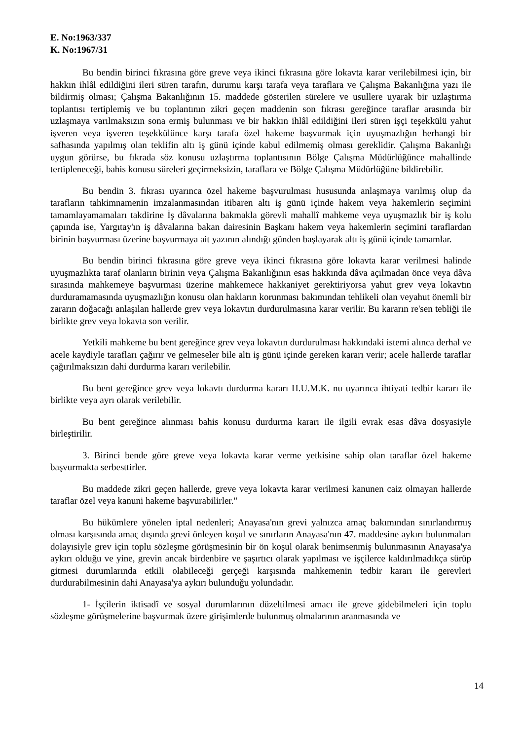E. No:1963/337
K. No:1967/31
Bu bendin birinci fıkrasına göre greve veya ikinci fıkrasına göre lokavta karar verilebilmesi için, bir hakkın ihlâl edildiğini ileri süren tarafın, durumu karşı tarafa veya taraflara ve Çalışma Bakanlığına yazı ile bildirmiş olması; Çalışma Bakanlığının 15. maddede gösterilen sürelere ve usullere uyarak bir uzlaştırma toplantısı tertiplemiş ve bu toplantının zikri geçen maddenin son fıkrası gereğince taraflar arasında bir uzlaşmaya varılmaksızın sona ermiş bulunması ve bir hakkın ihlâl edildiğini ileri süren işçi teşekkülü yahut işveren veya işveren teşekkülünce karşı tarafa özel hakeme başvurmak için uyuşmazlığın herhangi bir safhasında yapılmış olan teklifin altı iş günü içinde kabul edilmemiş olması gereklidir. Çalışma Bakanlığı uygun görürse, bu fıkrada söz konusu uzlaştırma toplantısının Bölge Çalışma Müdürlüğünce mahallinde tertipleneceği, bahis konusu süreleri geçirmeksizin, taraflara ve Bölge Çalışma Müdürlüğüne bildirebilir.
Bu bendin 3. fıkrası uyarınca özel hakeme başvurulması hususunda anlaşmaya varılmış olup da tarafların tahkimnamenin imzalanmasından itibaren altı iş günü içinde hakem veya hakemlerin seçimini tamamlayamamaları takdirine İş dâvalarına bakmakla görevli mahallî mahkeme veya uyuşmazlık bir iş kolu çapında ise, Yargıtay'ın iş dâvalarına bakan dairesinin Başkanı hakem veya hakemlerin seçimini taraflardan birinin başvurması üzerine başvurmaya ait yazının alındığı günden başlayarak altı iş günü içinde tamamlar.
Bu bendin birinci fıkrasına göre greve veya ikinci fıkrasına göre lokavta karar verilmesi halinde uyuşmazlıkta taraf olanların birinin veya Çalışma Bakanlığının esas hakkında dâva açılmadan önce veya dâva sırasında mahkemeye başvurması üzerine mahkemece hakkaniyet gerektiriyorsa yahut grev veya lokavtın durduramamasında uyuşmazlığın konusu olan hakların korunması bakımından tehlikeli olan veyahut önemli bir zararın doğacağı anlaşılan hallerde grev veya lokavtın durdurulmasına karar verilir. Bu kararın re'sen tebliği ile birlikte grev veya lokavta son verilir.
Yetkili mahkeme bu bent gereğince grev veya lokavtın durdurulması hakkındaki istemi alınca derhal ve acele kaydiyle tarafları çağırır ve gelmeseler bile altı iş günü içinde gereken kararı verir; acele hallerde taraflar çağırılmaksızın dahi durdurma kararı verilebilir.
Bu bent gereğince grev veya lokavtı durdurma kararı H.U.M.K. nu uyarınca ihtiyati tedbir kararı ile birlikte veya ayrı olarak verilebilir.
Bu bent gereğince alınması bahis konusu durdurma kararı ile ilgili evrak esas dâva dosyasiyle birleştirilir.
3. Birinci bende göre greve veya lokavta karar verme yetkisine sahip olan taraflar özel hakeme başvurmakta serbesttirler.
Bu maddede zikri geçen hallerde, greve veya lokavta karar verilmesi kanunen caiz olmayan hallerde taraflar özel veya kanuni hakeme başvurabilirler."
Bu hükümlere yönelen iptal nedenleri; Anayasa'nın grevi yalnızca amaç bakımından sınırlandırmış olması karşısında amaç dışında grevi önleyen koşul ve sınırların Anayasa'nın 47. maddesine aykırı bulunmaları dolayısiyle grev için toplu sözleşme görüşmesinin bir ön koşul olarak benimsenmiş bulunmasının Anayasa'ya aykırı olduğu ve yine, grevin ancak birdenbire ve şaşırtıcı olarak yapılması ve işçilerce kaldırılmadıkça sürüp gitmesi durumlarında etkili olabileceği gerçeği karşısında mahkemenin tedbir kararı ile gerevleri durdurabilmesinin dahi Anayasa'ya aykırı bulunduğu yolundadır.
1- İşçilerin iktisadî ve sosyal durumlarının düzeltilmesi amacı ile greve gidebilmeleri için toplu sözleşme görüşmelerine başvurmak üzere girişimlerde bulunmuş olmalarının aranmasında ve
14